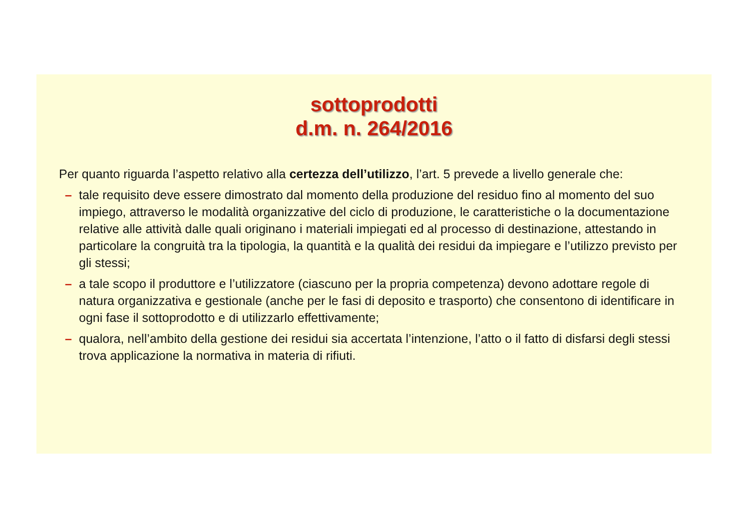sottoprodotti
d.m. n. 264/2016
Per quanto riguarda l’aspetto relativo alla certezza dell’utilizzo, l’art. 5 prevede a livello generale che:
– tale requisito deve essere dimostrato dal momento della produzione del residuo fino al momento del suo impiego, attraverso le modalità organizzative del ciclo di produzione, le caratteristiche o la documentazione relative alle attività dalle quali originano i materiali impiegati ed al processo di destinazione, attestando in particolare la congruità tra la tipologia, la quantità e la qualità dei residui da impiegare e l’utilizzo previsto per gli stessi;
– a tale scopo il produttore e l’utilizzatore (ciascuno per la propria competenza) devono adottare regole di natura organizzativa e gestionale (anche per le fasi di deposito e trasporto) che consentono di identificare in ogni fase il sottoprodotto e di utilizzarlo effettivamente;
– qualora, nell’ambito della gestione dei residui sia accertata l’intenzione, l’atto o il fatto di disfarsi degli stessi trova applicazione la normativa in materia di rifiuti.